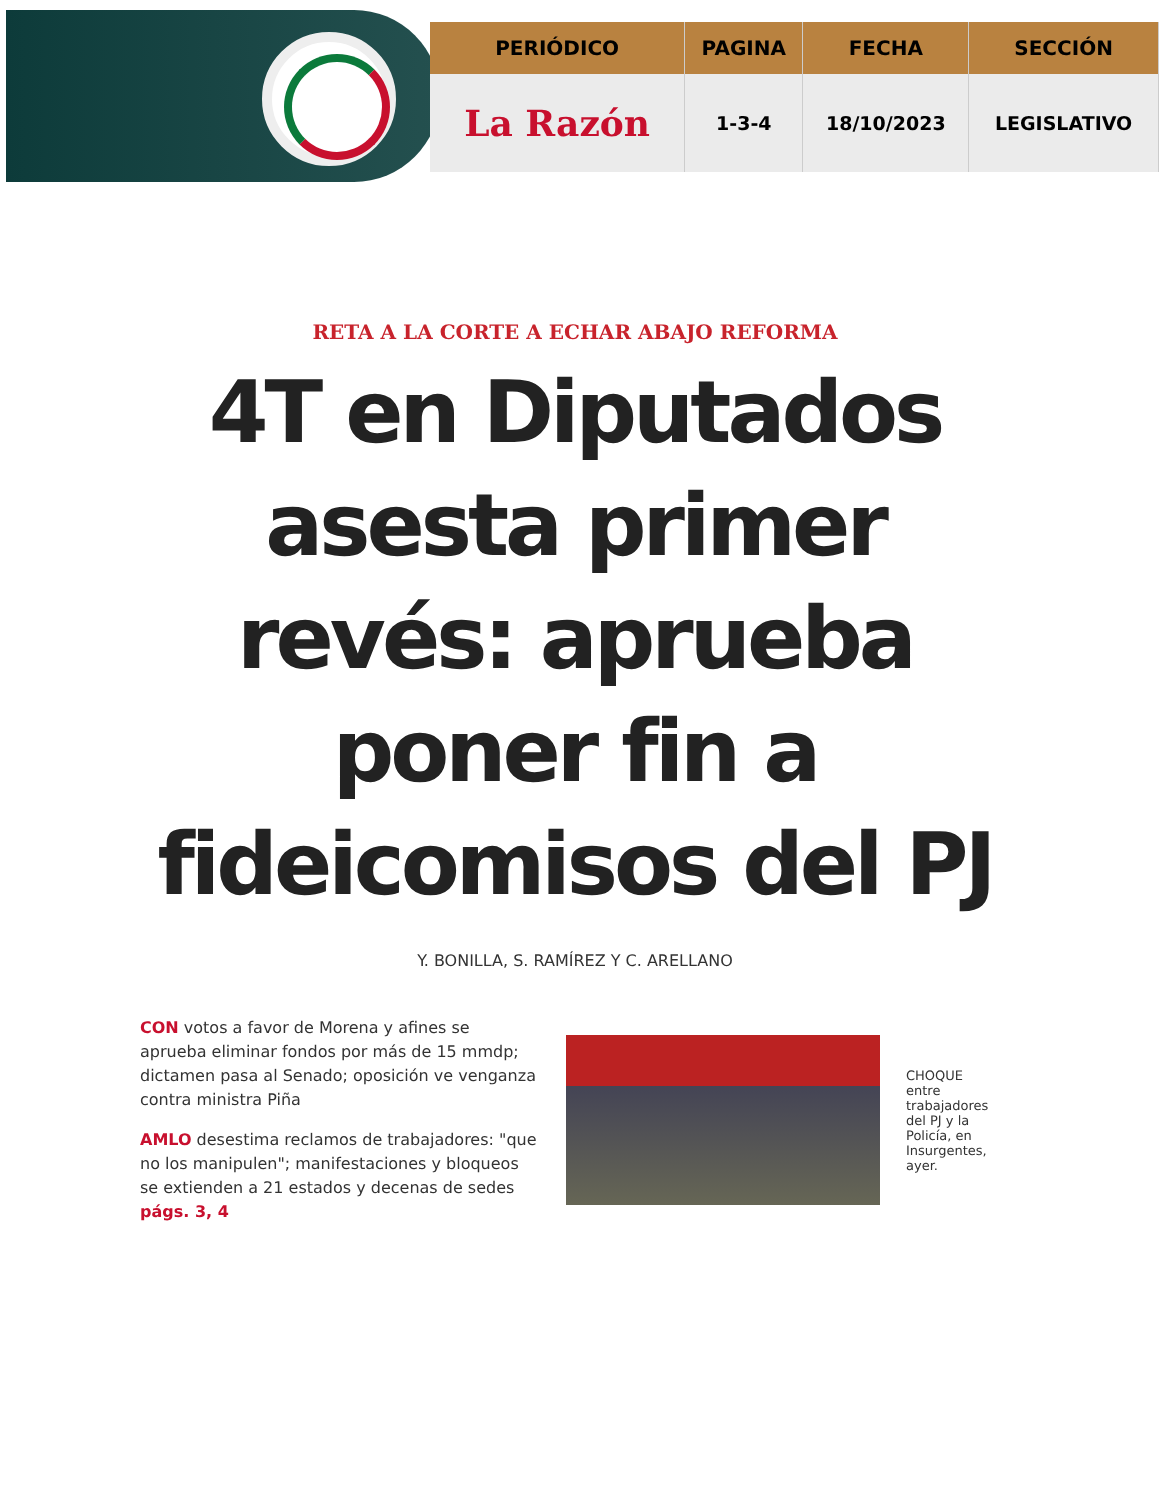| PERIÓDICO | PAGINA | FECHA | SECCIÓN |
| --- | --- | --- | --- |
| La Razón | 1-3-4 | 18/10/2023 | LEGISLATIVO |
RETA A LA CORTE A ECHAR ABAJO REFORMA
4T en Diputados asesta primer revés: aprueba poner fin a fideicomisos del PJ
Y. BONILLA, S. RAMÍREZ Y C. ARELLANO
CON votos a favor de Morena y afines se aprueba eliminar fondos por más de 15 mmdp; dictamen pasa al Senado; oposición ve venganza contra ministra Piña
AMLO desestima reclamos de trabajadores: "que no los manipulen"; manifestaciones y bloqueos se extienden a 21 estados y decenas de sedes págs. 3, 4
CHOQUE entre trabajadores del PJ y la Policía, en Insurgentes, ayer.